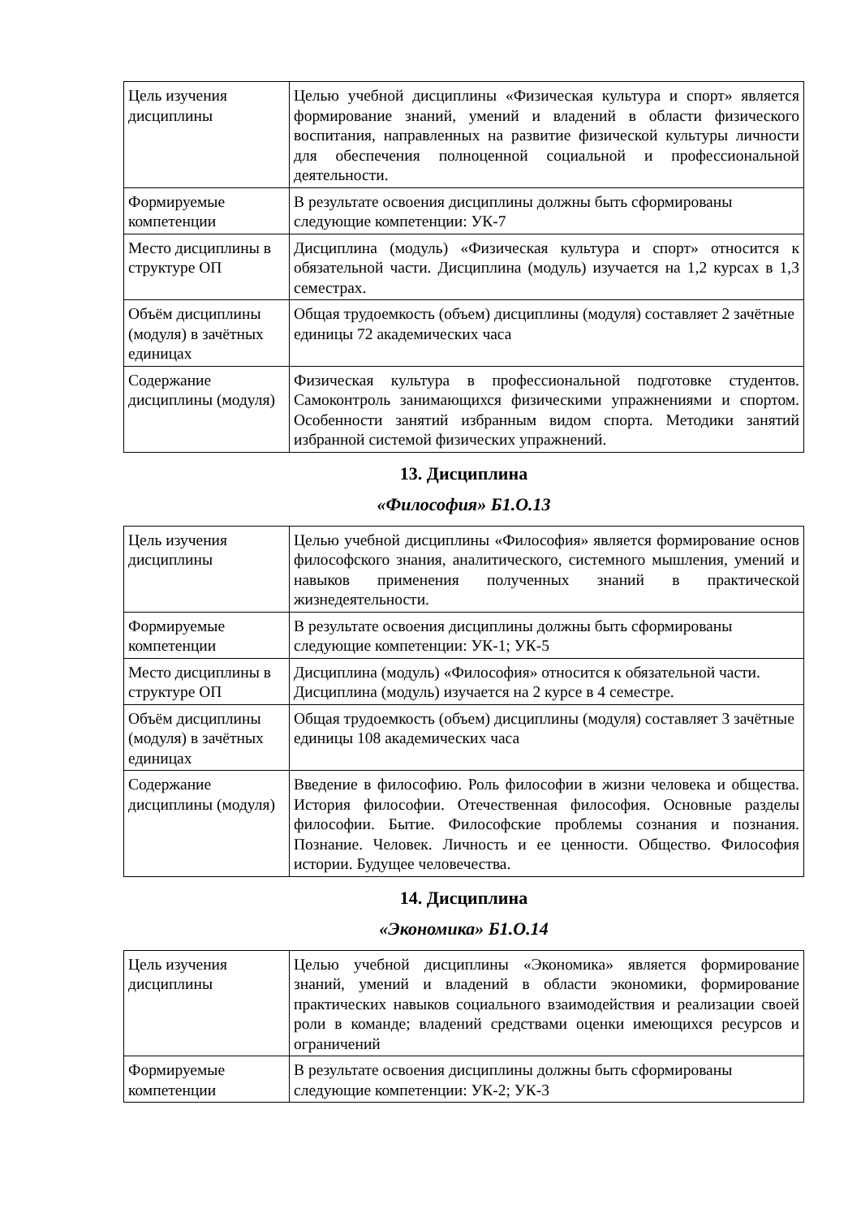| Цель изучения дисциплины | Целью учебной дисциплины «Физическая культура и спорт» является формирование знаний, умений и владений в области физического воспитания, направленных на развитие физической культуры личности для обеспечения полноценной социальной и профессиональной деятельности. |
| Формируемые компетенции | В результате освоения дисциплины должны быть сформированы следующие компетенции: УК-7 |
| Место дисциплины в структуре ОП | Дисциплина (модуль) «Физическая культура и спорт» относится к обязательной части. Дисциплина (модуль) изучается на 1,2 курсах в 1,3 семестрах. |
| Объём дисциплины (модуля) в зачётных единицах | Общая трудоемкость (объем) дисциплины (модуля) составляет 2 зачётные единицы 72 академических часа |
| Содержание дисциплины (модуля) | Физическая культура в профессиональной подготовке студентов. Самоконтроль занимающихся физическими упражнениями и спортом. Особенности занятий избранным видом спорта. Методики занятий избранной системой физических упражнений. |
13. Дисциплина
«Философия» Б1.О.13
| Цель изучения дисциплины | Целью учебной дисциплины «Философия» является формирование основ философского знания, аналитического, системного мышления, умений и навыков применения полученных знаний в практической жизнедеятельности. |
| Формируемые компетенции | В результате освоения дисциплины должны быть сформированы следующие компетенции: УК-1; УК-5 |
| Место дисциплины в структуре ОП | Дисциплина (модуль) «Философия» относится к обязательной части. Дисциплина (модуль) изучается на 2 курсе в 4 семестре. |
| Объём дисциплины (модуля) в зачётных единицах | Общая трудоемкость (объем) дисциплины (модуля) составляет 3 зачётные единицы 108 академических часа |
| Содержание дисциплины (модуля) | Введение в философию. Роль философии в жизни человека и общества. История философии. Отечественная философия. Основные разделы философии. Бытие. Философские проблемы сознания и познания. Познание. Человек. Личность и ее ценности. Общество. Философия истории. Будущее человечества. |
14. Дисциплина
«Экономика» Б1.О.14
| Цель изучения дисциплины | Целью учебной дисциплины «Экономика» является формирование знаний, умений и владений в области экономики, формирование практических навыков социального взаимодействия и реализации своей роли в команде; владений средствами оценки имеющихся ресурсов и ограничений |
| Формируемые компетенции | В результате освоения дисциплины должны быть сформированы следующие компетенции: УК-2; УК-3 |